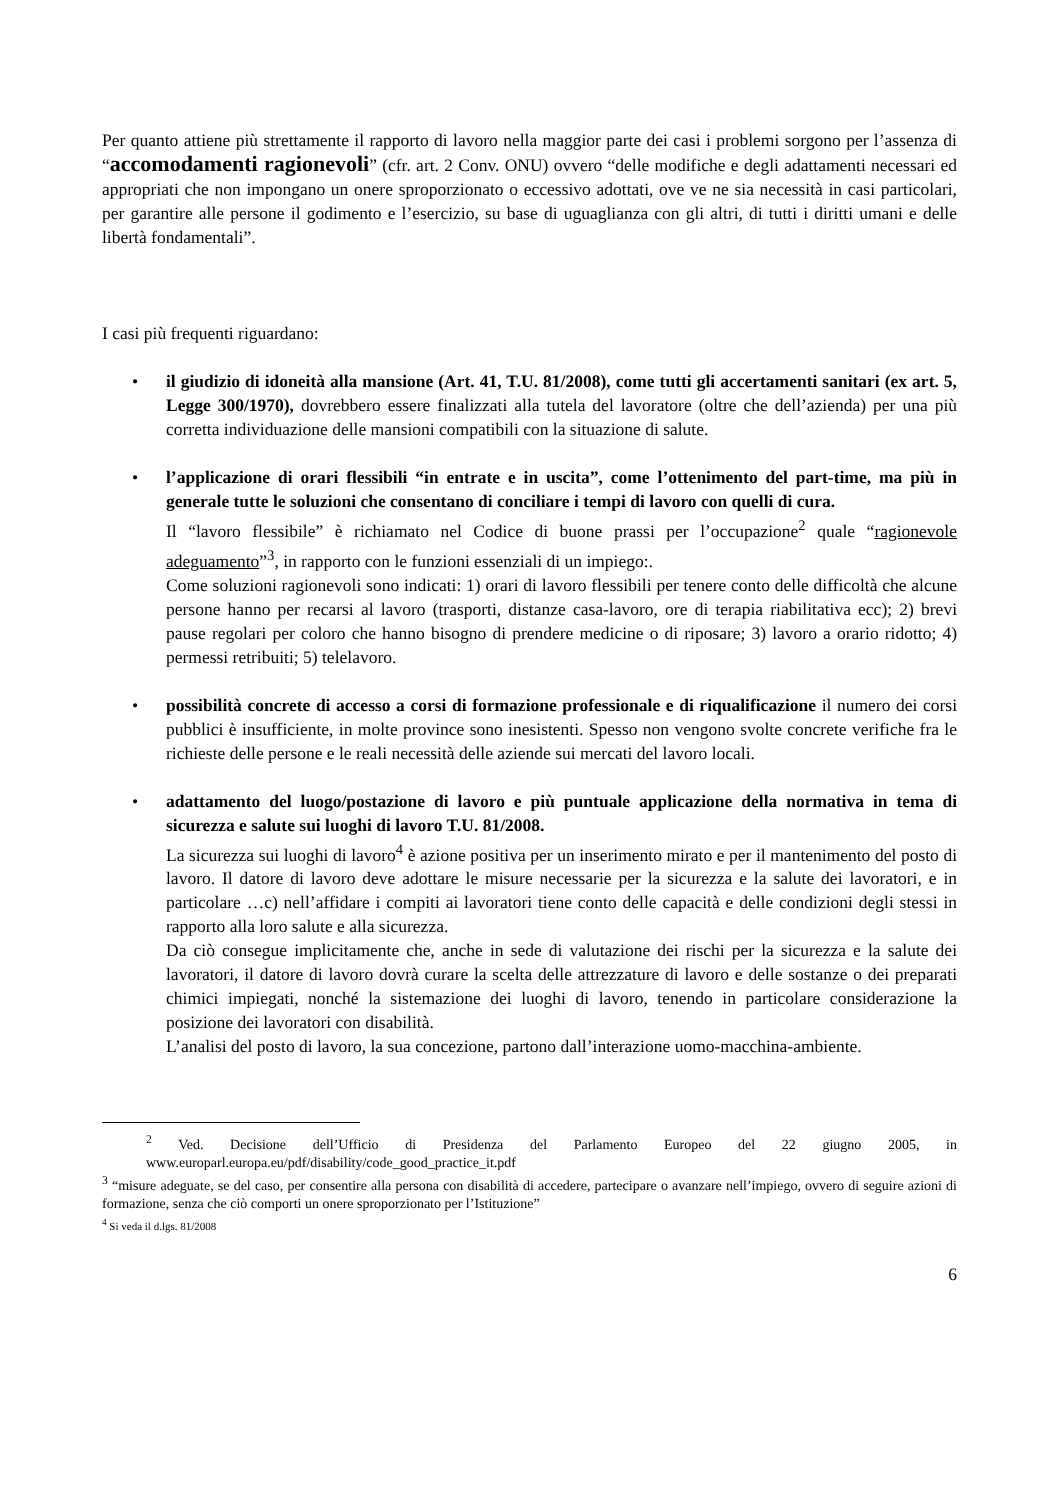Per quanto attiene più strettamente il rapporto di lavoro nella maggior parte dei casi i problemi sorgono per l’assenza di “accomodamenti ragionevoli” (cfr. art. 2 Conv. ONU) ovvero “delle modifiche e degli adattamenti necessari ed appropriati che non impongano un onere sproporzionato o eccessivo adottati, ove ve ne sia necessità in casi particolari, per garantire alle persone il godimento e l’esercizio, su base di uguaglianza con gli altri, di tutti i diritti umani e delle libertà fondamentali”.
I casi più frequenti riguardano:
• il giudizio di idoneità alla mansione (Art. 41, T.U. 81/2008), come tutti gli accertamenti sanitari (ex art. 5, Legge 300/1970), dovrebbero essere finalizzati alla tutela del lavoratore (oltre che dell’azienda) per una più corretta individuazione delle mansioni compatibili con la situazione di salute.
• l’applicazione di orari flessibili “in entrate e in uscita”, come l’ottenimento del part-time, ma più in generale tutte le soluzioni che consentano di conciliare i tempi di lavoro con quelli di cura.
Il “lavoro flessibile” è richiamato nel Codice di buone prassi per l’occupazione<sup>2</sup> quale “ragionevole adeguamento”<sup>3</sup>, in rapporto con le funzioni essenziali di un impiego:.
Come soluzioni ragionevoli sono indicati: 1) orari di lavoro flessibili per tenere conto delle difficoltà che alcune persone hanno per recarsi al lavoro (trasporti, distanze casa-lavoro, ore di terapia riabilitativa ecc); 2) brevi pause regolari per coloro che hanno bisogno di prendere medicine o di riposare; 3) lavoro a orario ridotto; 4) permessi retribuiti; 5) telelavoro.
• possibilità concrete di accesso a corsi di formazione professionale e di riqualificazione il numero dei corsi pubblici è insufficiente, in molte province sono inesistenti. Spesso non vengono svolte concrete verifiche fra le richieste delle persone e le reali necessità delle aziende sui mercati del lavoro locali.
• adattamento del luogo/postazione di lavoro e più puntuale applicazione della normativa in tema di sicurezza e salute sui luoghi di lavoro T.U. 81/2008.
La sicurezza sui luoghi di lavoro<sup>4</sup> è azione positiva per un inserimento mirato e per il mantenimento del posto di lavoro. Il datore di lavoro deve adottare le misure necessarie per la sicurezza e la salute dei lavoratori, e in particolare …c) nell’affidare i compiti ai lavoratori tiene conto delle capacità e delle condizioni degli stessi in rapporto alla loro salute e alla sicurezza.
Da ciò consegue implicitamente che, anche in sede di valutazione dei rischi per la sicurezza e la salute dei lavoratori, il datore di lavoro dovrà curare la scelta delle attrezzature di lavoro e delle sostanze o dei preparati chimici impiegati, nonché la sistemazione dei luoghi di lavoro, tenendo in particolare considerazione la posizione dei lavoratori con disabilità.
L’analisi del posto di lavoro, la sua concezione, partono dall’interazione uomo-macchina-ambiente.
<sup>2</sup> Ved. Decisione dell’Ufficio di Presidenza del Parlamento Europeo del 22 giugno 2005, in www.europarl.europa.eu/pdf/disability/code_good_practice_it.pdf
<sup>3</sup> “misure adeguate, se del caso, per consentire alla persona con disabilità di accedere, partecipare o avanzare nell’impiego, ovvero di seguire azioni di formazione, senza che ciò comporti un onere sproporzionato per l’Istituzione”
<sup>4</sup> Si veda il d.lgs. 81/2008
6